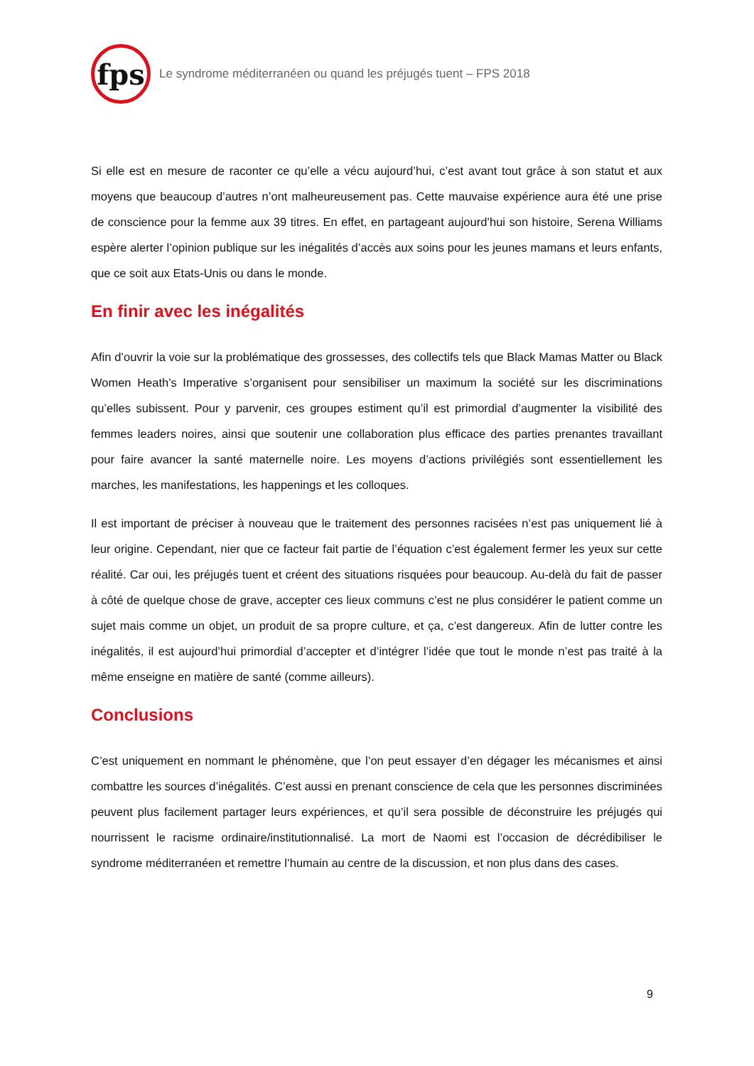fps
Le syndrome méditerranéen ou quand les préjugés tuent – FPS 2018
Si elle est en mesure de raconter ce qu’elle a vécu aujourd’hui, c’est avant tout grâce à son statut et aux moyens que beaucoup d’autres n’ont malheureusement pas. Cette mauvaise expérience aura été une prise de conscience pour la femme aux 39 titres. En effet, en partageant aujourd’hui son histoire, Serena Williams espère alerter l’opinion publique sur les inégalités d’accès aux soins pour les jeunes mamans et leurs enfants, que ce soit aux Etats-Unis ou dans le monde.
En finir avec les inégalités
Afin d’ouvrir la voie sur la problématique des grossesses, des collectifs tels que Black Mamas Matter ou Black Women Heath’s Imperative s’organisent pour sensibiliser un maximum la société sur les discriminations qu’elles subissent. Pour y parvenir, ces groupes estiment qu’il est primordial d’augmenter la visibilité des femmes leaders noires, ainsi que soutenir une collaboration plus efficace des parties prenantes travaillant pour faire avancer la santé maternelle noire. Les moyens d’actions privilégiés sont essentiellement les marches, les manifestations, les happenings et les colloques.
Il est important de préciser à nouveau que le traitement des personnes racisées n’est pas uniquement lié à leur origine. Cependant, nier que ce facteur fait partie de l’équation c’est également fermer les yeux sur cette réalité. Car oui, les préjugés tuent et créent des situations risquées pour beaucoup. Au-delà du fait de passer à côté de quelque chose de grave, accepter ces lieux communs c’est ne plus considérer le patient comme un sujet mais comme un objet, un produit de sa propre culture, et ça, c’est dangereux. Afin de lutter contre les inégalités, il est aujourd’hui primordial d’accepter et d’intégrer l’idée que tout le monde n’est pas traité à la même enseigne en matière de santé (comme ailleurs).
Conclusions
C’est uniquement en nommant le phénomène, que l’on peut essayer d’en dégager les mécanismes et ainsi combattre les sources d’inégalités. C’est aussi en prenant conscience de cela que les personnes discriminées peuvent plus facilement partager leurs expériences, et qu’il sera possible de déconstruire les préjugés qui nourrissent le racisme ordinaire/institutionnalisé. La mort de Naomi est l’occasion de décrédibiliser le syndrome méditerranéen et remettre l’humain au centre de la discussion, et non plus dans des cases.
9